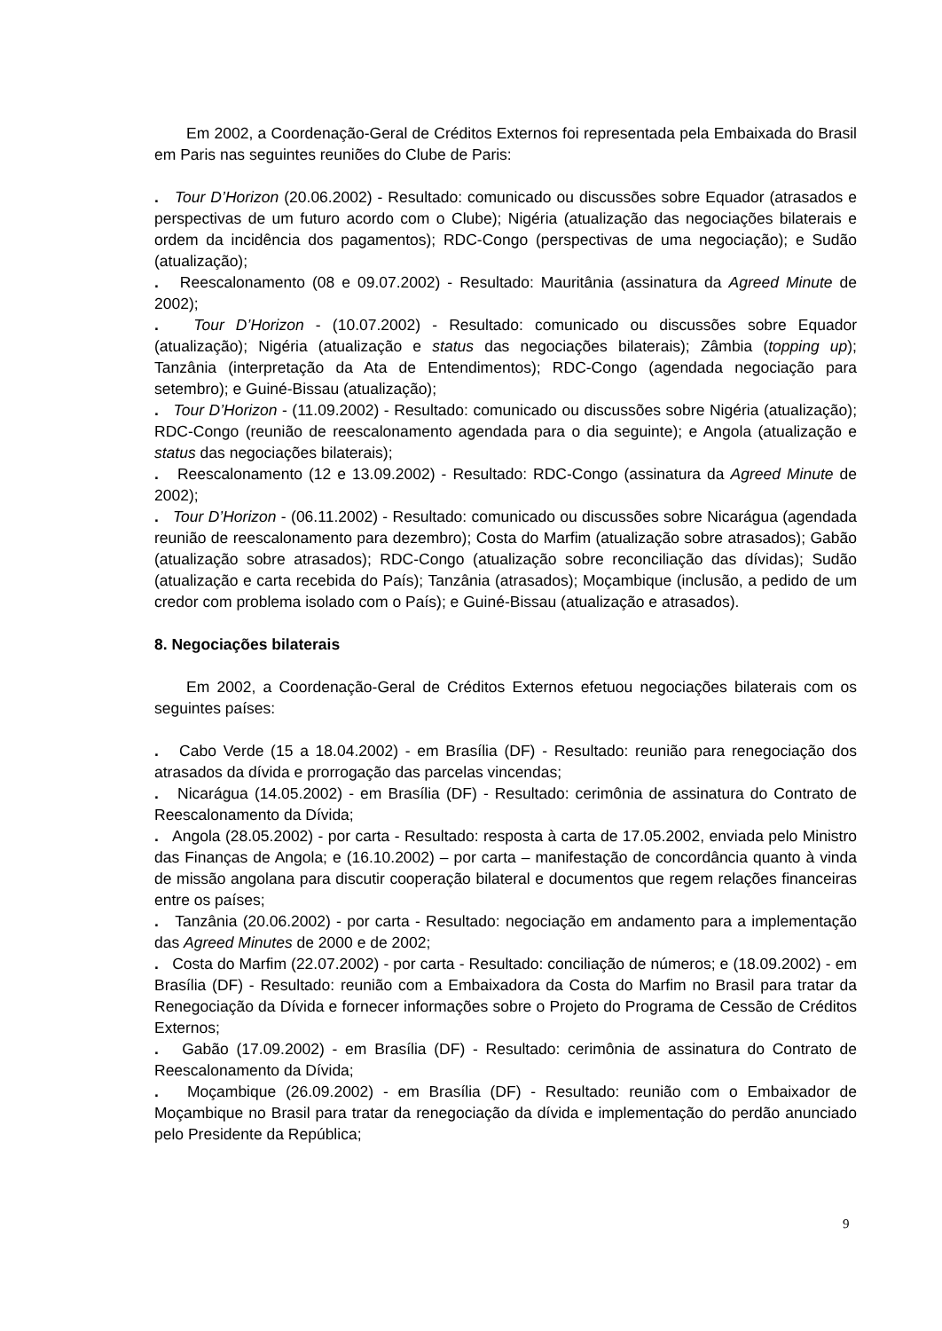Em 2002, a Coordenação-Geral de Créditos Externos foi representada pela Embaixada do Brasil em Paris nas seguintes reuniões do Clube de Paris:
. Tour D’Horizon (20.06.2002) - Resultado: comunicado ou discussões sobre Equador (atrasados e perspectivas de um futuro acordo com o Clube); Nigéria (atualização das negociações bilaterais e ordem da incidência dos pagamentos); RDC-Congo (perspectivas de uma negociação); e Sudão (atualização);
. Reescalonamento (08 e 09.07.2002) - Resultado: Mauritânia (assinatura da Agreed Minute de 2002);
. Tour D’Horizon - (10.07.2002) - Resultado: comunicado ou discussões sobre Equador (atualização); Nigéria (atualização e status das negociações bilaterais); Zâmbia (topping up); Tanzânia (interpretação da Ata de Entendimentos); RDC-Congo (agendada negociação para setembro); e Guiné-Bissau (atualização);
. Tour D’Horizon - (11.09.2002) - Resultado: comunicado ou discussões sobre Nigéria (atualização); RDC-Congo (reunião de reescalonamento agendada para o dia seguinte); e Angola (atualização e status das negociações bilaterais);
. Reescalonamento (12 e 13.09.2002) - Resultado: RDC-Congo (assinatura da Agreed Minute de 2002);
. Tour D’Horizon - (06.11.2002) - Resultado: comunicado ou discussões sobre Nicarágua (agendada reunião de reescalonamento para dezembro); Costa do Marfim (atualização sobre atrasados); Gabão (atualização sobre atrasados); RDC-Congo (atualização sobre reconciliação das dívidas); Sudão (atualização e carta recebida do País); Tanzânia (atrasados); Moçambique (inclusão, a pedido de um credor com problema isolado com o País); e Guiné-Bissau (atualização e atrasados).
8. Negociações bilaterais
Em 2002, a Coordenação-Geral de Créditos Externos efetuou negociações bilaterais com os seguintes países:
. Cabo Verde (15 a 18.04.2002) - em Brasília (DF) - Resultado: reunião para renegociação dos atrasados da dívida e prorrogação das parcelas vincendas;
. Nicarágua (14.05.2002) - em Brasília (DF) - Resultado: cerimônia de assinatura do Contrato de Reescalonamento da Dívida;
. Angola (28.05.2002) - por carta - Resultado: resposta à carta de 17.05.2002, enviada pelo Ministro das Finanças de Angola; e (16.10.2002) – por carta – manifestação de concordância quanto à vinda de missão angolana para discutir cooperação bilateral e documentos que regem relações financeiras entre os países;
. Tanzânia (20.06.2002) - por carta - Resultado: negociação em andamento para a implementação das Agreed Minutes de 2000 e de 2002;
. Costa do Marfim (22.07.2002) - por carta - Resultado: conciliação de números; e (18.09.2002) - em Brasília (DF) - Resultado: reunião com a Embaixadora da Costa do Marfim no Brasil para tratar da Renegociação da Dívida e fornecer informações sobre o Projeto do Programa de Cessão de Créditos Externos;
. Gabão (17.09.2002) - em Brasília (DF) - Resultado: cerimônia de assinatura do Contrato de Reescalonamento da Dívida;
. Moçambique (26.09.2002) - em Brasília (DF) - Resultado: reunião com o Embaixador de Moçambique no Brasil para tratar da renegociação da dívida e implementação do perdão anunciado pelo Presidente da República;
9